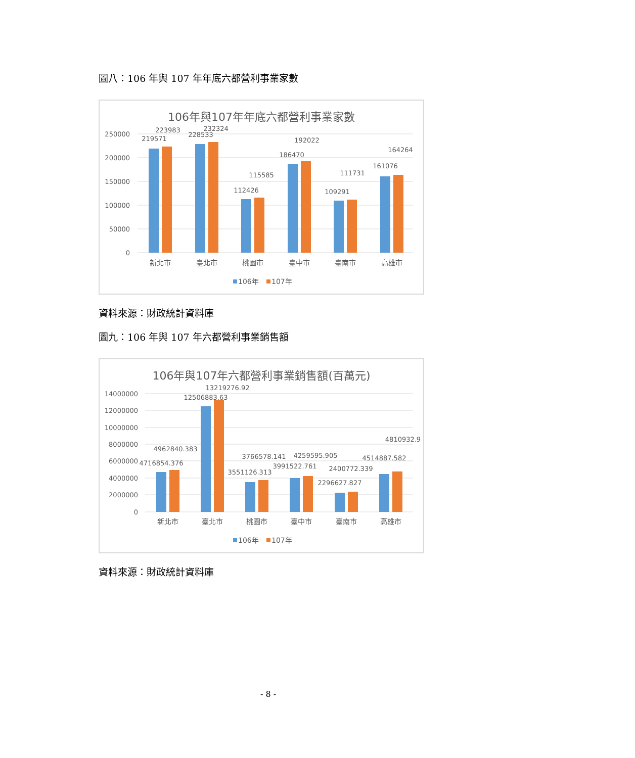圖八：106 年與 107 年年底六都營利事業家數
106年與107年年底六都營利事業家數
250000
200000
150000
100000
50000
0
219571
223983
228533
232324
112426
115585
186470
192022
109291
111731
161076
164264
新北市
臺北市
桃園市
臺中市
臺南市
高雄市
106年
107年
資料來源：財政統計資料庫
圖九：106 年與 107 年六都營利事業銷售額
106年與107年六都營利事業銷售額(百萬元)
14000000
12000000
10000000
8000000
6000000
4000000
2000000
0
4716854.376
4962840.383
12506883.63
13219276.92
3551126.313
3766578.141
3991522.761
4259595.905
2296627.827
2400772.339
4514887.582
4810932.9
新北市
臺北市
桃園市
臺中市
臺南市
高雄市
106年
107年
資料來源：財政統計資料庫
- 8 -